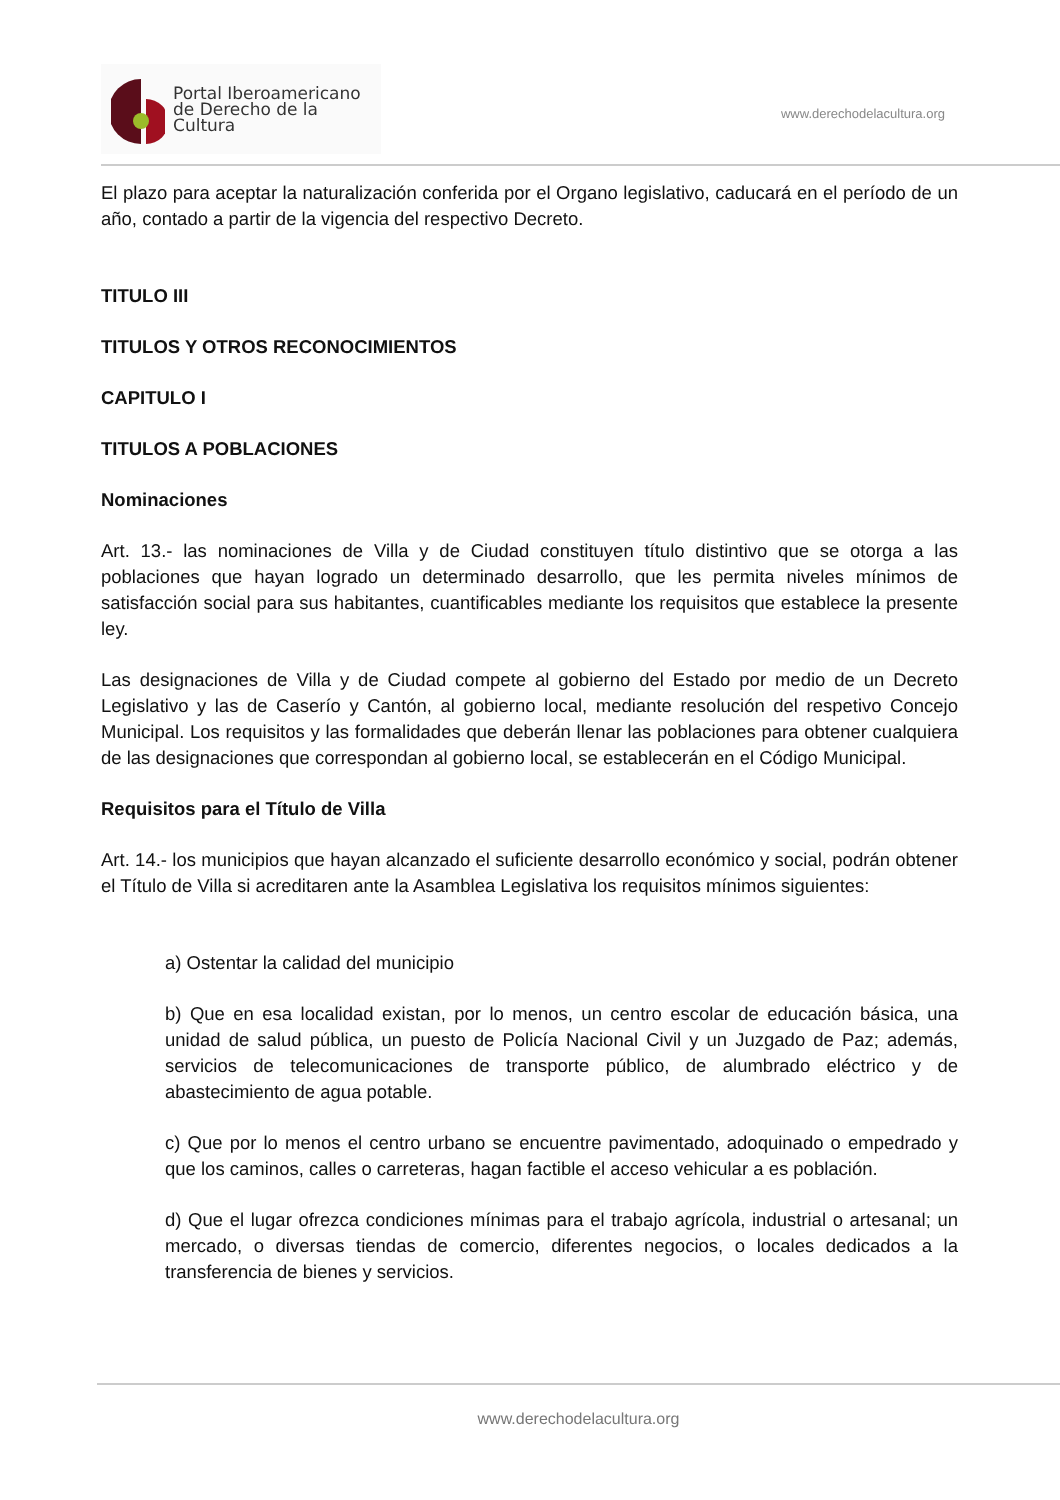Portal Iberoamericano
de Derecho de la Cultura
www.derechodelacultura.org
El plazo para aceptar la naturalización conferida por el Organo legislativo, caducará en el período de un año, contado a partir de la vigencia del respectivo Decreto.
TITULO III
TITULOS Y OTROS RECONOCIMIENTOS
CAPITULO I
TITULOS A POBLACIONES
Nominaciones
Art. 13.- las nominaciones de Villa y de Ciudad constituyen título distintivo que se otorga a las poblaciones que hayan logrado un determinado desarrollo, que les permita niveles mínimos de satisfacción social para sus habitantes, cuantificables mediante los requisitos que establece la presente ley.
Las designaciones de Villa y de Ciudad compete al gobierno del Estado por medio de un Decreto Legislativo y las de Caserío y Cantón, al gobierno local, mediante resolución del respetivo Concejo Municipal. Los requisitos y las formalidades que deberán llenar las poblaciones para obtener cualquiera de las designaciones que correspondan al gobierno local, se establecerán en el Código Municipal.
Requisitos para el Título de Villa
Art. 14.- los municipios que hayan alcanzado el suficiente desarrollo económico y social, podrán obtener el Título de Villa si acreditaren ante la Asamblea Legislativa los requisitos mínimos siguientes:
a) Ostentar la calidad del municipio
b) Que en esa localidad existan, por lo menos, un centro escolar de educación básica, una unidad de salud pública, un puesto de Policía Nacional Civil y un Juzgado de Paz; además, servicios de telecomunicaciones de transporte público, de alumbrado eléctrico y de abastecimiento de agua potable.
c) Que por lo menos el centro urbano se encuentre pavimentado, adoquinado o empedrado y que los caminos, calles o carreteras, hagan factible el acceso vehicular a es población.
d) Que el lugar ofrezca condiciones mínimas para el trabajo agrícola, industrial o artesanal; un mercado, o diversas tiendas de comercio, diferentes negocios, o locales dedicados a la transferencia de bienes y servicios.
www.derechodelacultura.org